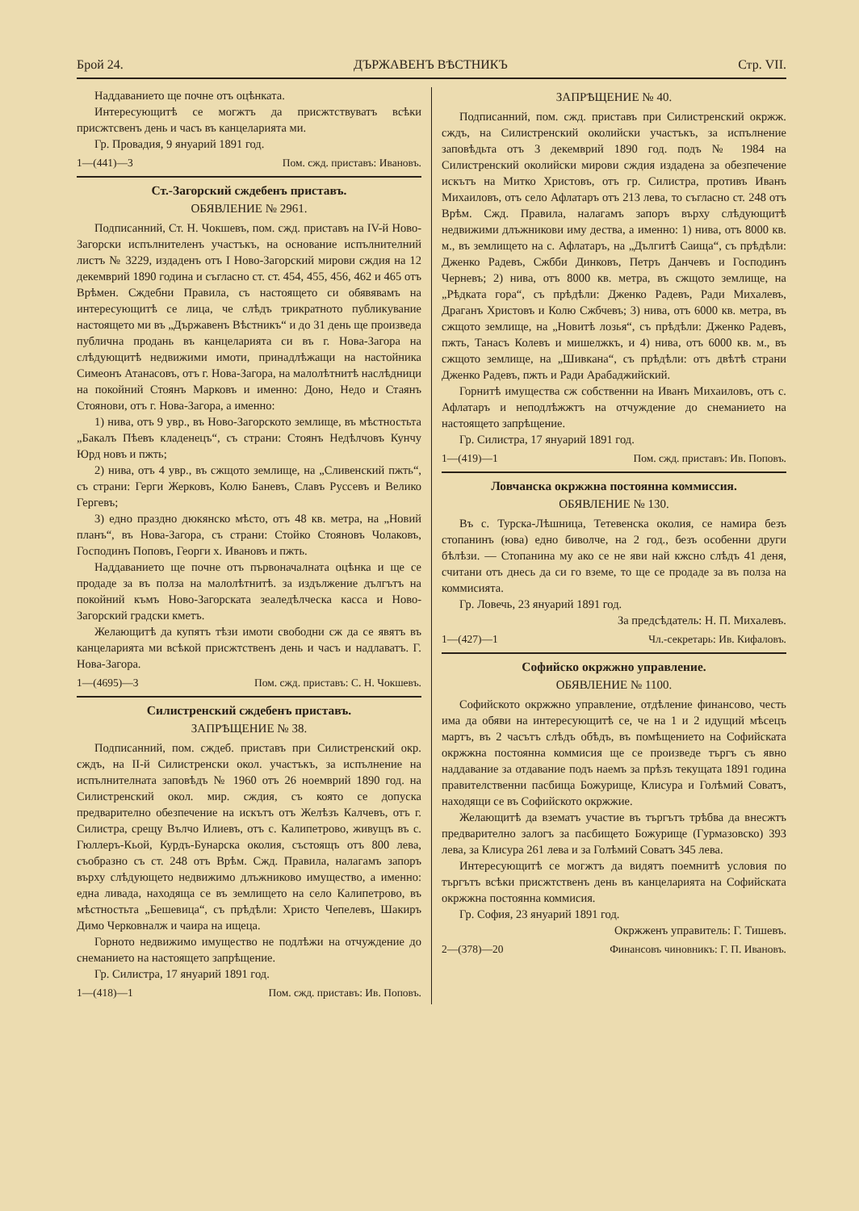Брой 24. ДЪРЖАВЕНЪ ВѢСТНИКЪ Стр. VII.
Наддаванието ще почне отъ оцѣнката.
Интересующитѣ се могжтъ да присжтствуватъ всѣки присжтсвенъ день и часъ въ канцеларията ми.
Гр. Провадия, 9 януарий 1891 год.
1—(441)—3 Пом. сжд. приставъ: Ивановъ.
Ст.-Загорский сждебенъ приставъ.
ОБЯВЛЕНИЕ № 2961.
Подписанний, Ст. Н. Чокшевъ, пом. сжд. приставъ на IV-й Ново-Загорски испълнителенъ участъкъ, на основание испълнителний листъ № 3229, издаденъ отъ I Ново-Загорский мирови сждия на 12 декемврий 1890 година и съгласно ст. ст. 454, 455, 456, 462 и 465 отъ Врѣмен. Сждебни Правила, съ настоящето си обявявамъ на интересующитѣ се лица, че слѣдъ трикратното публикувание настоящето ми въ „Държавенъ Вѣстникъ“ и до 31 день ще произведа публична продань въ канцеларията си въ г. Нова-Загора на слѣдующитѣ недвижими имоти, принадлѣжащи на настойника Симеонъ Атанасовъ, отъ г. Нова-Загора, на малолѣтнитѣ наслѣдници на покойний Стоянъ Марковъ и именно: Доно, Недо и Стаянъ Стоянови, отъ г. Нова-Загора, а именно:
1) нива, отъ 9 увр., въ Ново-Загорското землище, въ мѣстностьта „Бакалъ Пѣевъ кладенецъ“, съ страни: Стоянъ Недѣлчовъ Кунчу Юрд новъ и пжть;
2) нива, отъ 4 увр., въ сжщото землище, на „Сливенский пжть“, съ страни: Герги Жерковъ, Колю Баневъ, Славъ Руссевъ и Велико Гергевъ;
3) едно праздно дюкянско мѣсто, отъ 48 кв. метра, на „Новий планъ“, въ Нова-Загора, съ страни: Стойко Стояновъ Чолаковъ, Господинъ Поповъ, Георги х. Ивановъ и пжть.
Наддаванието ще почне отъ първоначалната оцѣнка и ще се продаде за въ полза на малолѣтнитѣ. за издължение дългътъ на покойний къмъ Ново-Загорската зеаледѣлческа касса и Ново-Загорский градски кметъ.
Желающитѣ да купятъ тѣзи имоти свободни сж да се явятъ въ канцеларията ми всѣкой присжтственъ день и часъ и надлаватъ. Г. Нова-Загора.
1—(4695)—3 Пом. сжд. приставъ: С. Н. Чокшевъ.
Силистренский сждебенъ приставъ.
ЗАПРѢЩЕНИЕ № 38.
Подписанний, пом. сждеб. приставъ при Силистренский окр. сждъ, на II-й Силистренски окол. участъкъ, за испълнение на испълнителната заповѣдъ № 1960 отъ 26 ноемврий 1890 год. на Силистренский окол. мир. сждия, съ която се допуска предварително обезпечение на искътъ отъ Желѣзъ Калчевъ, отъ г. Силистра, срещу Вълчо Илиевъ, отъ с. Калипетрово, живущъ въ с. Гюллеръ-Кьой, Курдъ-Бунарска околия, състоящъ отъ 800 лева, съобразно съ ст. 248 отъ Врѣм. Сжд. Правила, налагамъ запоръ върху слѣдующето недвижимо длъжниково имущество, а именно: една ливада, находяща се въ землището на село Калипетрово, въ мѣстностьта „Бешевица“, съ прѣдѣли: Христо Чепелевъ, Шакиръ Димо Черковналж и чаира на ищеца.
Горното недвижимо имущество не подлѣжи на отчуждение до снеманието на настоящето запрѣщение.
Гр. Силистра, 17 януарий 1891 год.
1—(418)—1 Пом. сжд. приставъ: Ив. Поповъ.
ЗАПРѢЩЕНИЕ № 40.
Подписанний, пом. сжд. приставъ при Силистренский окржж. сждъ, на Силистренский околийски участъкъ, за испълнение заповѣдьта отъ 3 декемврий 1890 год. подъ № 1984 на Силистренский околийски мирови сждия издадена за обезпечение искътъ на Митко Христовъ, отъ гр. Силистра, противъ Иванъ Михаиловъ, отъ село Афлатаръ отъ 213 лева, то съгласно ст. 248 отъ Врѣм. Сжд. Правила, налагамъ запоръ върху слѣдующитѣ недвижими длъжникови иму дества, а именно: 1) нива, отъ 8000 кв. м., въ землището на с. Афлатаръ, на „Дългитѣ Саища“, съ прѣдѣли: Дженко Радевъ, Сжбби Динковъ, Петръ Данчевъ и Господинъ Черневъ; 2) нива, отъ 8000 кв. метра, въ сжщото землище, на „Рѣдката гора“, съ прѣдѣли: Дженко Радевъ, Ради Михалевъ, Драганъ Христовъ и Колю Сжбчевъ; 3) нива, отъ 6000 кв. метра, въ сжщото землище, на „Новитѣ лозья“, съ прѣдѣли: Дженко Радевъ, пжть, Танасъ Колевъ и мишелжкъ, и 4) нива, отъ 6000 кв. м., въ сжщото землище, на „Шивкана“, съ прѣдѣли: отъ двѣтѣ страни Дженко Радевъ, пжть и Ради Арабаджийский.
Горнитѣ имущества сж собственни на Иванъ Михаиловъ, отъ с. Афлатаръ и неподлѣжжтъ на отчуждение до снеманието на настоящето запрѣщение.
Гр. Силистра, 17 януарий 1891 год.
1—(419)—1 Пом. сжд. приставъ: Ив. Поповъ.
Ловчанска окржжна постоянна коммиссия.
ОБЯВЛЕНИЕ № 130.
Въ с. Турска-Лѣшница, Тетевенска околия, се намира безъ стопанинъ (юва) едно биволче, на 2 год., безъ особенни други бѣлѣзи. — Стопанина му ако се не яви най кжсно слѣдъ 41 деня, считани отъ днесь да си го вземе, то ще се продаде за въ полза на коммисията.
Гр. Ловечь, 23 януарий 1891 год.
За предсѣдатель: Н. П. Михалевъ.
1—(427)—1 Чл.-секретарь: Ив. Кифаловъ.
Софийско окржжно управление.
ОБЯВЛЕНИЕ № 1100.
Софийското окржжно управление, отдѣление финансово, честь има да обяви на интересующитѣ се, че на 1 и 2 идущий мѣсецъ мартъ, въ 2 часътъ слѣдъ обѣдъ, въ помѣщението на Софийската окржжна постоянна коммисия ще се произведе търгъ съ явно наддавание за отдавание подъ наемъ за прѣзъ текущата 1891 година правителственни пасбища Божурище, Клисура и Голѣмий Соватъ, находящи се въ Софийското окржжие.
Желающитѣ да взематъ участие въ търгътъ трѣбва да внесжтъ предварително залогъ за пасбището Божурище (Гурмазовско) 393 лева, за Клисура 261 лева и за Голѣмий Соватъ 345 лева.
Интересующитѣ се могжтъ да видятъ поемнитѣ условия по търгътъ всѣки присжтственъ день въ канцеларията на Софийската окржжна постоянна коммисия.
Гр. София, 23 януарий 1891 год.
Окржженъ управитель: Г. Тишевъ.
2—(378)—20 Финансовъ чиновникъ: Г. П. Ивановъ.